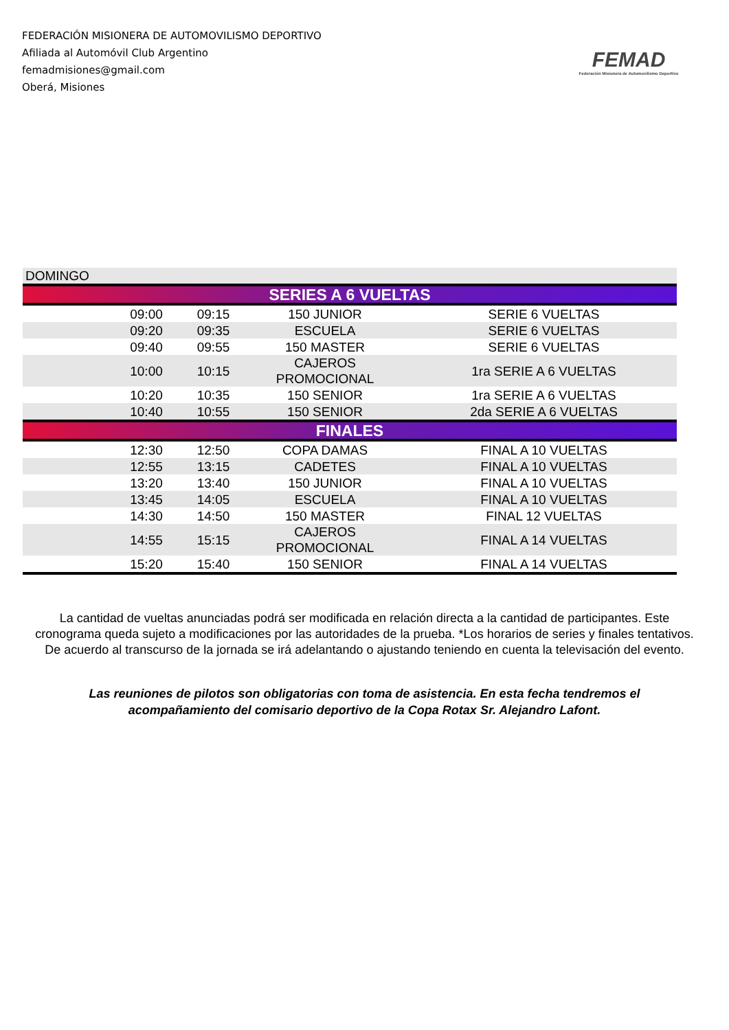FEDERACIÓN MISIONERA DE AUTOMOVILISMO DEPORTIVO
Afiliada al Automóvil Club Argentino
femadmisiones@gmail.com
Oberá, Misiones
FEMAD
Federación Misionera de Automovilismo Deportivo
| DOMINGO | | | | |
| SERIES A 6 VUELTAS | | | | |
| | 09:00 | 09:15 | 150 JUNIOR | SERIE 6 VUELTAS |
| | 09:20 | 09:35 | ESCUELA | SERIE 6 VUELTAS |
| | 09:40 | 09:55 | 150 MASTER | SERIE 6 VUELTAS |
| | 10:00 | 10:15 | CAJEROS PROMOCIONAL | 1ra SERIE A 6 VUELTAS |
| | 10:20 | 10:35 | 150 SENIOR | 1ra SERIE A 6 VUELTAS |
| | 10:40 | 10:55 | 150 SENIOR | 2da SERIE A 6 VUELTAS |
| FINALES | | | | |
| | 12:30 | 12:50 | COPA DAMAS | FINAL A 10 VUELTAS |
| | 12:55 | 13:15 | CADETES | FINAL A 10 VUELTAS |
| | 13:20 | 13:40 | 150 JUNIOR | FINAL A 10 VUELTAS |
| | 13:45 | 14:05 | ESCUELA | FINAL A 10 VUELTAS |
| | 14:30 | 14:50 | 150 MASTER | FINAL 12 VUELTAS |
| | 14:55 | 15:15 | CAJEROS PROMOCIONAL | FINAL A 14 VUELTAS |
| | 15:20 | 15:40 | 150 SENIOR | FINAL A 14 VUELTAS |
La cantidad de vueltas anunciadas podrá ser modificada en relación directa a la cantidad de participantes. Este cronograma queda sujeto a modificaciones por las autoridades de la prueba. *Los horarios de series y finales tentativos. De acuerdo al transcurso de la jornada se irá adelantando o ajustando teniendo en cuenta la televisación del evento.
Las reuniones de pilotos son obligatorias con toma de asistencia. En esta fecha tendremos el acompañamiento del comisario deportivo de la Copa Rotax Sr. Alejandro Lafont.